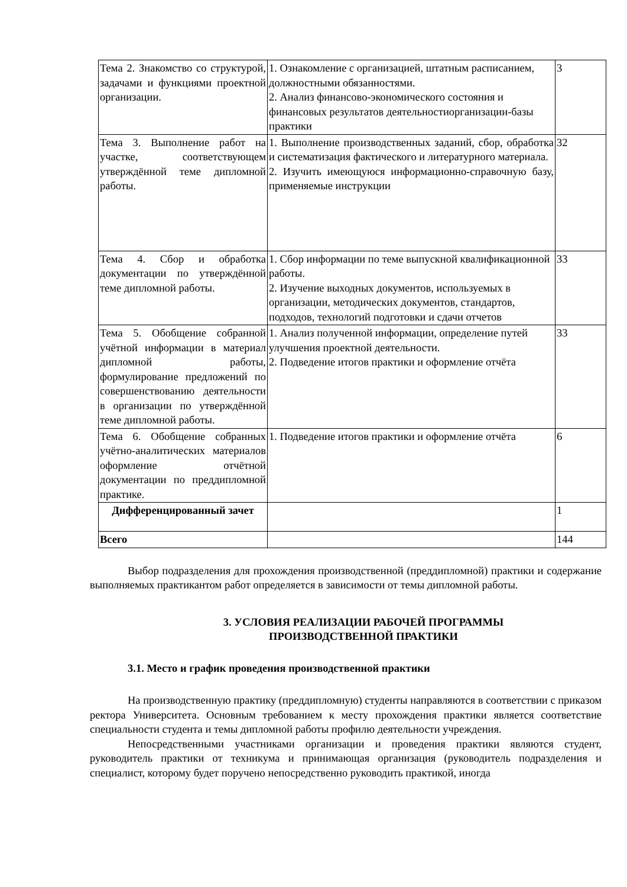| Тема 2. Знакомство со структурой, задачами и функциями проектной организации. | 1. Ознакомление с организацией, штатным расписанием, должностными обязанностями. 2. Анализ финансово-экономического состояния и финансовых результатов деятельностиорганизации-базы практики | 3 |
| Тема 3. Выполнение работ на участке, соответствующем утверждённой теме дипломной работы. | 1. Выполнение производственных заданий, сбор, обработка и систематизация фактического и литературного материала. 2. Изучить имеющуюся информационно-справочную базу, применяемые инструкции | 32 |
| Тема 4. Сбор и обработка документации по утверждённой теме дипломной работы. | 1. Сбор информации по теме выпускной квалификационной работы. 2. Изучение выходных документов, используемых в организации, методических документов, стандартов, подходов, технологий подготовки и сдачи отчетов | 33 |
| Тема 5. Обобщение собранной учётной информации в материал дипломной работы, формулирование предложений по совершенствованию деятельности в организации по утверждённой теме дипломной работы. | 1. Анализ полученной информации, определение путей улучшения проектной деятельности. 2. Подведение итогов практики и оформление отчёта | 33 |
| Тема 6. Обобщение собранных учётно-аналитических материалов оформление отчётной документации по преддипломной практике. | 1. Подведение итогов практики и оформление отчёта | 6 |
| Дифференцированный зачет | | 1 |
| Всего | | 144 |
Выбор подразделения для прохождения производственной (преддипломной) практики и содержание выполняемых практикантом работ определяется в зависимости от темы дипломной работы.
3. УСЛОВИЯ РЕАЛИЗАЦИИ РАБОЧЕЙ ПРОГРАММЫ
ПРОИЗВОДСТВЕННОЙ ПРАКТИКИ
3.1. Место и график проведения производственной практики
На производственную практику (преддипломную) студенты направляются в соответствии с приказом ректора Университета. Основным требованием к месту прохождения практики является соответствие специальности студента и темы дипломной работы профилю деятельности учреждения.
Непосредственными участниками организации и проведения практики являются студент, руководитель практики от техникума и принимающая организация (руководитель подразделения и специалист, которому будет поручено непосредственно руководить практикой, иногда